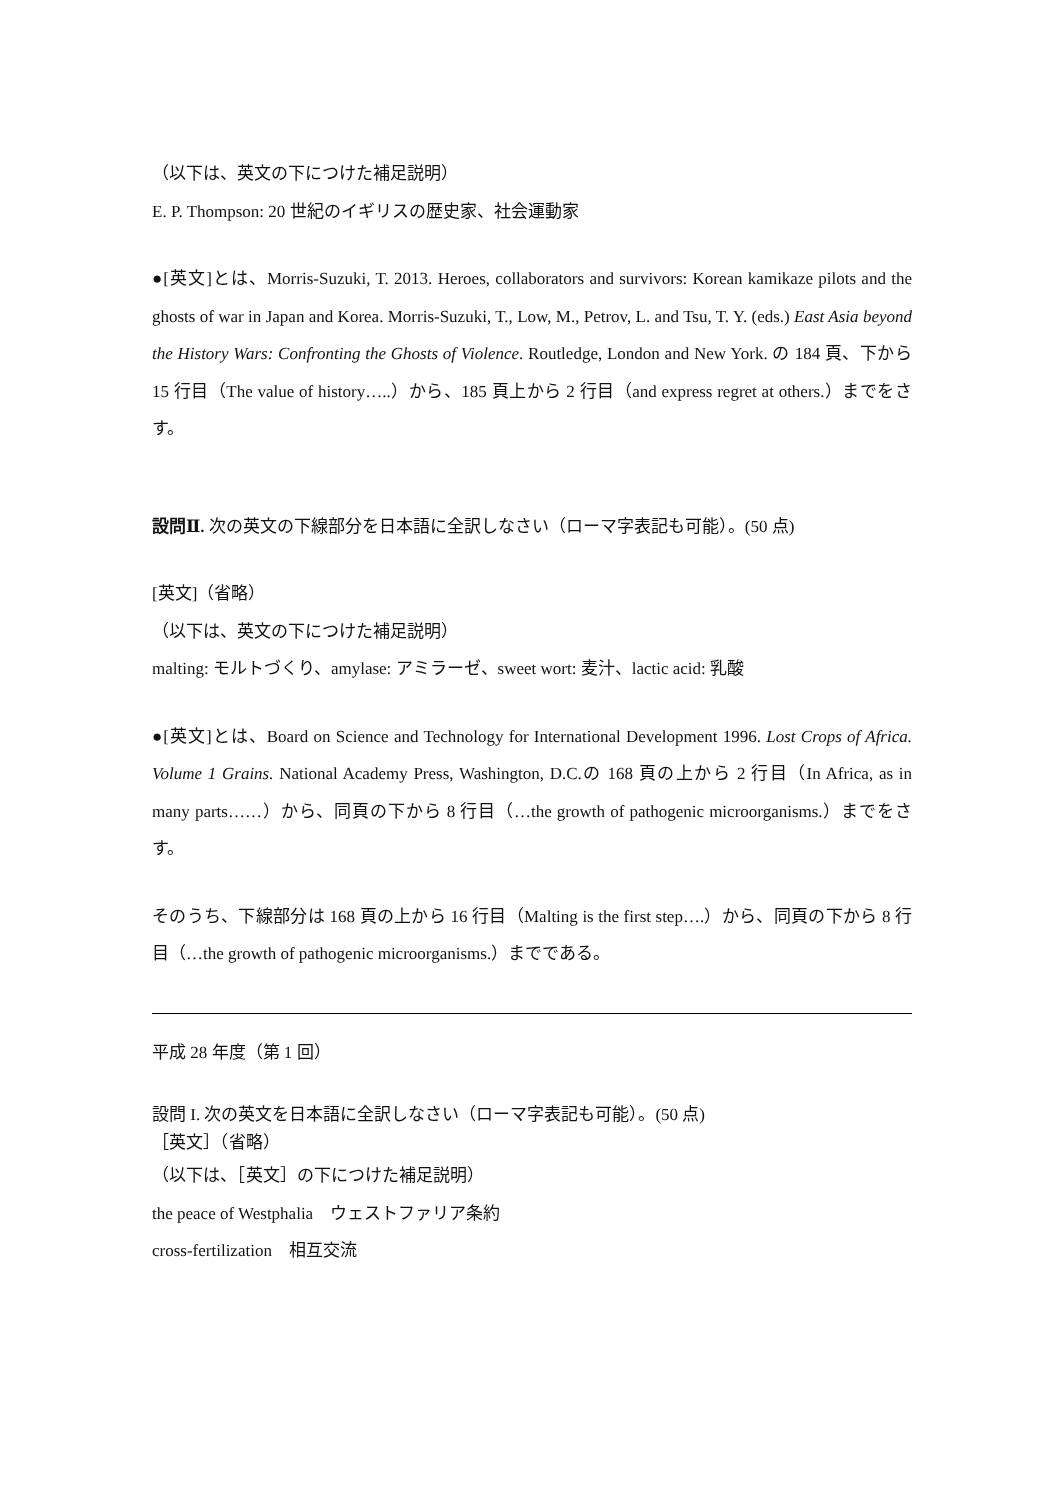（以下は、英文の下につけた補足説明）
E. P. Thompson: 20 世紀のイギリスの歴史家、社会運動家
●[英文]とは、Morris-Suzuki, T. 2013. Heroes, collaborators and survivors: Korean kamikaze pilots and the ghosts of war in Japan and Korea. Morris-Suzuki, T., Low, M., Petrov, L. and Tsu, T. Y. (eds.) East Asia beyond the History Wars: Confronting the Ghosts of Violence. Routledge, London and New York. の 184 頁、下から 15 行目（The value of history…..）から、185 頁上から 2 行目（and express regret at others.）までをさす。
設問Ⅱ. 次の英文の下線部分を日本語に全訳しなさい（ローマ字表記も可能）。(50 点)
[英文]（省略）
（以下は、英文の下につけた補足説明）
malting: モルトづくり、amylase: アミラーゼ、sweet wort: 麦汁、lactic acid: 乳酸
●[英文]とは、Board on Science and Technology for International Development 1996. Lost Crops of Africa. Volume 1 Grains. National Academy Press, Washington, D.C.の 168 頁の上から 2 行目（In Africa, as in many parts……）から、同頁の下から 8 行目（…the growth of pathogenic microorganisms.）までをさす。
そのうち、下線部分は 168 頁の上から 16 行目（Malting is the first step….）から、同頁の下から 8 行目（…the growth of pathogenic microorganisms.）までである。
平成 28 年度（第 1 回）
設問 I. 次の英文を日本語に全訳しなさい（ローマ字表記も可能）。(50 点)
［英文］（省略）
（以下は、［英文］の下につけた補足説明）
the peace of Westphalia　ウェストファリア条約
cross-fertilization　相互交流